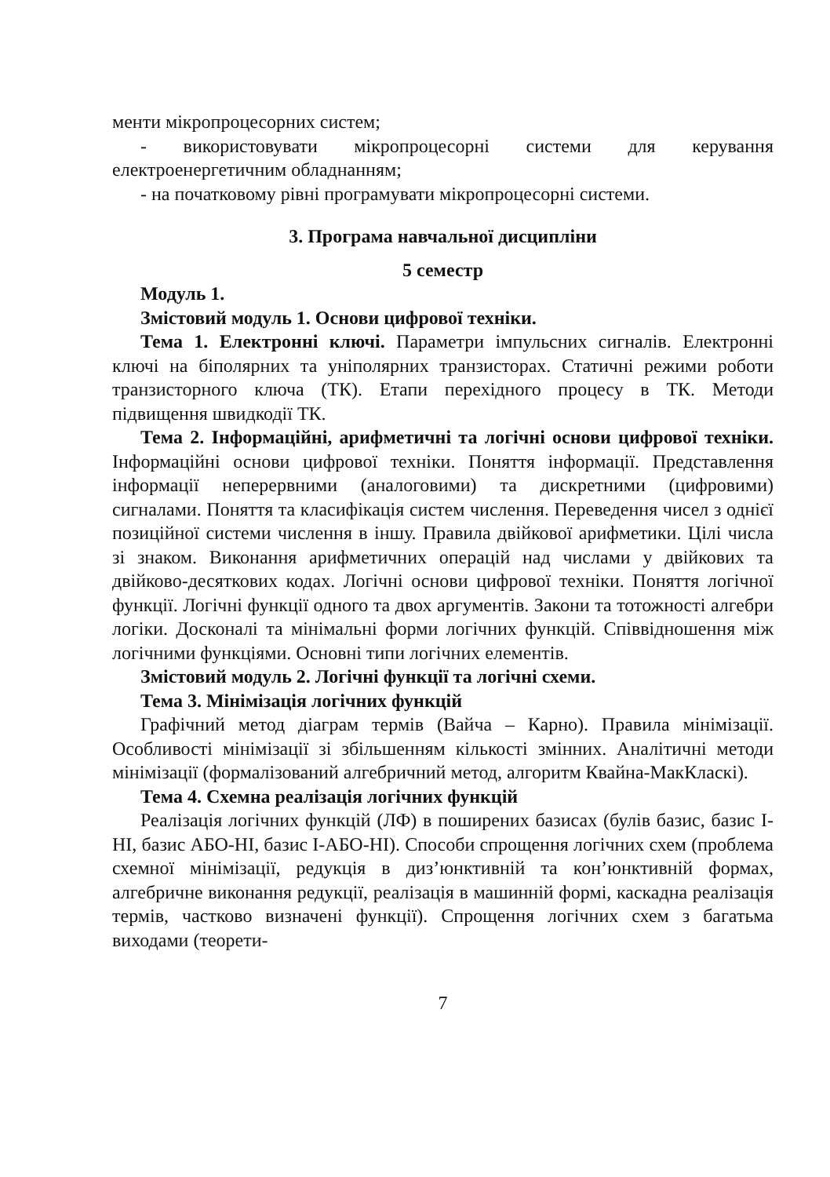менти мікропроцесорних систем;
- використовувати мікропроцесорні системи для керування електроенергетичним обладнанням;
- на початковому рівні програмувати мікропроцесорні системи.
3. Програма навчальної дисципліни
5 семестр
Модуль 1.
Змістовий модуль 1. Основи цифрової техніки.
Тема 1. Електронні ключі. Параметри імпульсних сигналів. Електронні ключі на біполярних та уніполярних транзисторах. Статичні режими роботи транзисторного ключа (ТК). Етапи перехідного процесу в ТК. Методи підвищення швидкодії ТК.
Тема 2. Інформаційні, арифметичні та логічні основи цифрової техніки. Інформаційні основи цифрової техніки. Поняття інформації. Представлення інформації неперервними (аналоговими) та дискретними (цифровими) сигналами. Поняття та класифікація систем числення. Переведення чисел з однієї позиційної системи числення в іншу. Правила двійкової арифметики. Цілі числа зі знаком. Виконання арифметичних операцій над числами у двійкових та двійково-десяткових кодах. Логічні основи цифрової техніки. Поняття логічної функції. Логічні функції одного та двох аргументів. Закони та тотожності алгебри логіки. Досконалі та мінімальні форми логічних функцій. Співвідношення між логічними функціями. Основні типи логічних елементів.
Змістовий модуль 2. Логічні функції та логічні схеми.
Тема 3. Мінімізація логічних функцій
Графічний метод діаграм термів (Вайча – Карно). Правила мінімізації. Особливості мінімізації зі збільшенням кількості змінних. Аналітичні методи мінімізації (формалізований алгебричний метод, алгоритм Квайна-МакКласкі).
Тема 4. Схемна реалізація логічних функцій
Реалізація логічних функцій (ЛФ) в поширених базисах (булів базис, базис І-НІ, базис АБО-НІ, базис І-АБО-НІ). Способи спрощення логічних схем (проблема схемної мінімізації, редукція в диз’юнктивній та кон’юнктивній формах, алгебричне виконання редукції, реалізація в машинній формі, каскадна реалізація термів, частково визначені функції). Спрощення логічних схем з багатьма виходами (теорети-
7